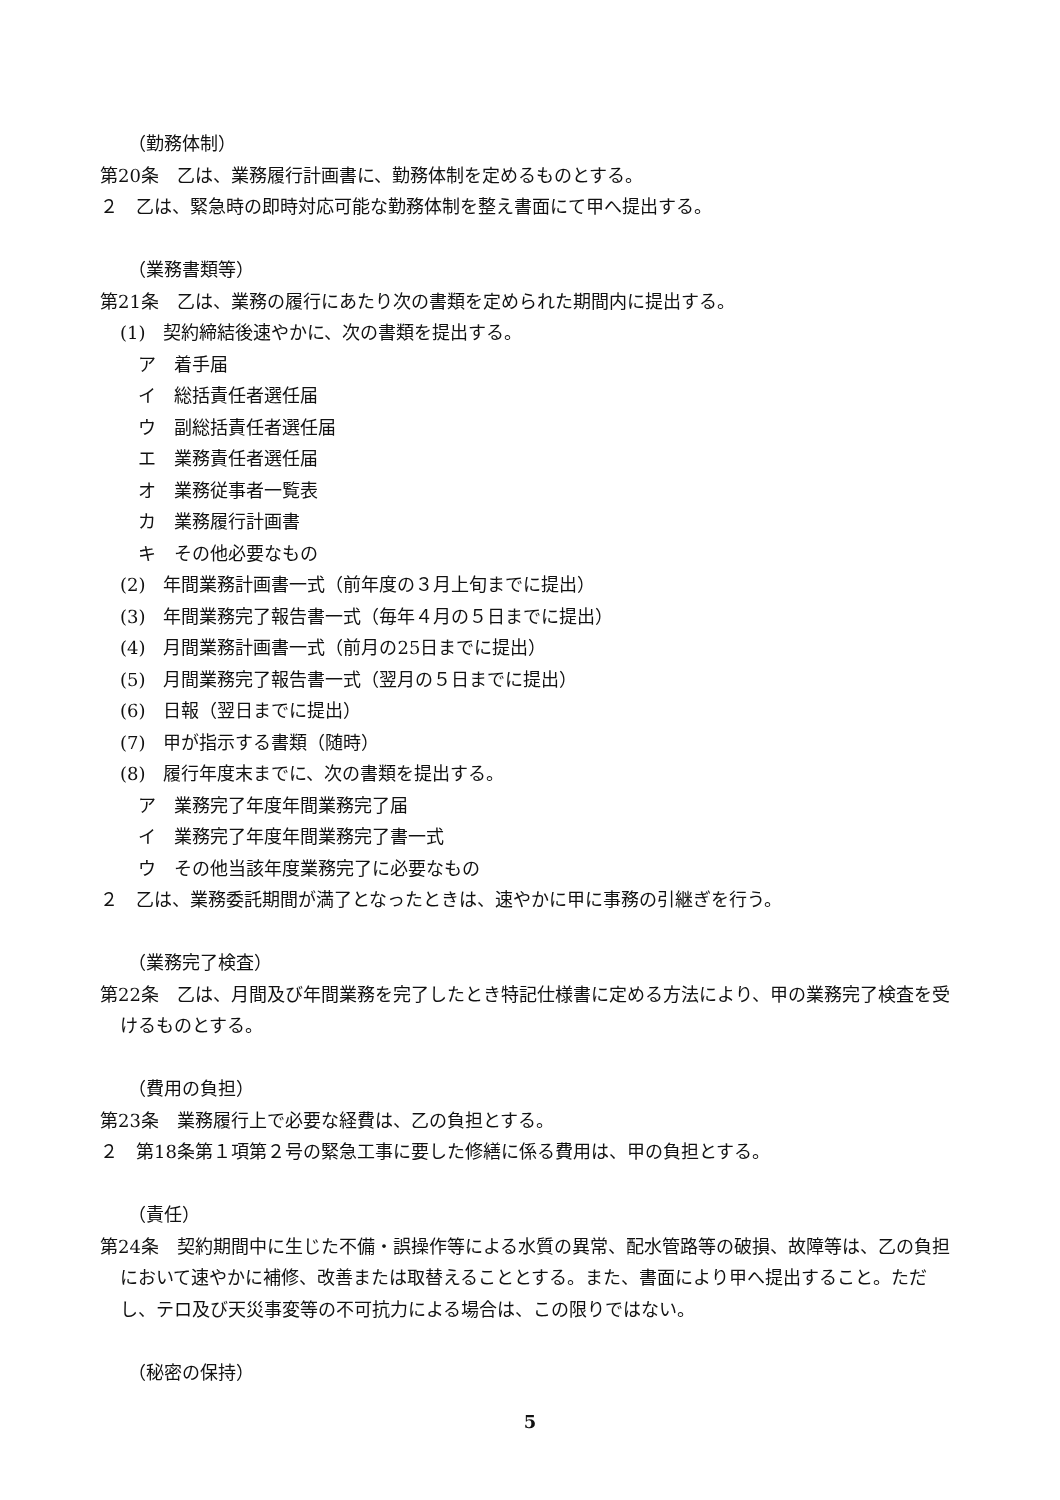（勤務体制）
第20条　乙は、業務履行計画書に、勤務体制を定めるものとする。
２　乙は、緊急時の即時対応可能な勤務体制を整え書面にて甲へ提出する。
（業務書類等）
第21条　乙は、業務の履行にあたり次の書類を定められた期間内に提出する。
(1)　契約締結後速やかに、次の書類を提出する。
ア　着手届
イ　総括責任者選任届
ウ　副総括責任者選任届
エ　業務責任者選任届
オ　業務従事者一覧表
カ　業務履行計画書
キ　その他必要なもの
(2)　年間業務計画書一式（前年度の３月上旬までに提出）
(3)　年間業務完了報告書一式（毎年４月の５日までに提出）
(4)　月間業務計画書一式（前月の25日までに提出）
(5)　月間業務完了報告書一式（翌月の５日までに提出）
(6)　日報（翌日までに提出）
(7)　甲が指示する書類（随時）
(8)　履行年度末までに、次の書類を提出する。
ア　業務完了年度年間業務完了届
イ　業務完了年度年間業務完了書一式
ウ　その他当該年度業務完了に必要なもの
２　乙は、業務委託期間が満了となったときは、速やかに甲に事務の引継ぎを行う。
（業務完了検査）
第22条　乙は、月間及び年間業務を完了したとき特記仕様書に定める方法により、甲の業務完了検査を受けるものとする。
（費用の負担）
第23条　業務履行上で必要な経費は、乙の負担とする。
２　第18条第１項第２号の緊急工事に要した修繕に係る費用は、甲の負担とする。
（責任）
第24条　契約期間中に生じた不備・誤操作等による水質の異常、配水管路等の破損、故障等は、乙の負担において速やかに補修、改善または取替えることとする。また、書面により甲へ提出すること。ただし、テロ及び天災事変等の不可抗力による場合は、この限りではない。
（秘密の保持）
5